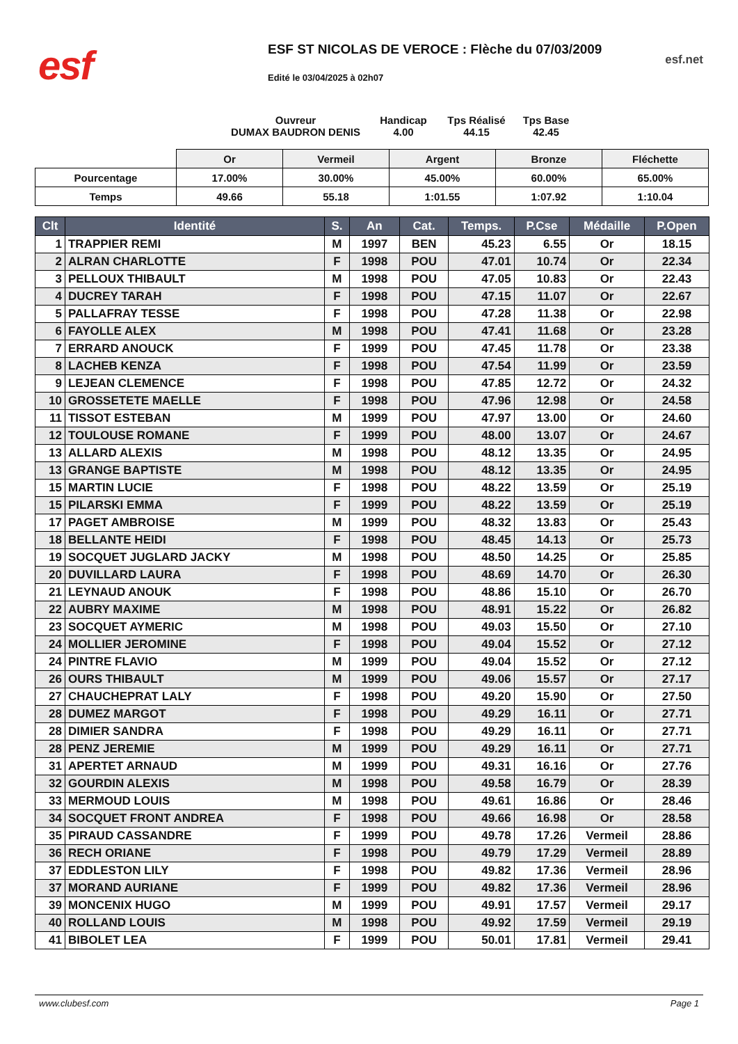esf
ESF ST NICOLAS DE VEROCE : Flèche du 07/03/2009
Edité le 03/04/2025 à 02h07
esf.net
Ouvreur
DUMAX BAUDRON DENIS
Handicap
4.00
Tps Réalisé
44.15
Tps Base
42.45
| | Or | Vermeil | Argent | Bronze | Fléchette |
| Pourcentage | 17.00% | 30.00% | 45.00% | 60.00% | 65.00% |
| Temps | 49.66 | 55.18 | 1:01.55 | 1:07.92 | 1:10.04 |
| Clt | Identité | S. | An | Cat. | Temps. | P.Cse | Médaille | P.Open |
| --- | --- | --- | --- | --- | --- | --- | --- | --- |
| 1 | TRAPPIER REMI | M | 1997 | BEN | 45.23 | 6.55 | Or | 18.15 |
| 2 | ALRAN CHARLOTTE | F | 1998 | POU | 47.01 | 10.74 | Or | 22.34 |
| 3 | PELLOUX THIBAULT | M | 1998 | POU | 47.05 | 10.83 | Or | 22.43 |
| 4 | DUCREY TARAH | F | 1998 | POU | 47.15 | 11.07 | Or | 22.67 |
| 5 | PALLAFRAY TESSE | F | 1998 | POU | 47.28 | 11.38 | Or | 22.98 |
| 6 | FAYOLLE ALEX | M | 1998 | POU | 47.41 | 11.68 | Or | 23.28 |
| 7 | ERRARD ANOUCK | F | 1999 | POU | 47.45 | 11.78 | Or | 23.38 |
| 8 | LACHEB KENZA | F | 1998 | POU | 47.54 | 11.99 | Or | 23.59 |
| 9 | LEJEAN CLEMENCE | F | 1998 | POU | 47.85 | 12.72 | Or | 24.32 |
| 10 | GROSSETETE MAELLE | F | 1998 | POU | 47.96 | 12.98 | Or | 24.58 |
| 11 | TISSOT ESTEBAN | M | 1999 | POU | 47.97 | 13.00 | Or | 24.60 |
| 12 | TOULOUSE ROMANE | F | 1999 | POU | 48.00 | 13.07 | Or | 24.67 |
| 13 | ALLARD ALEXIS | M | 1998 | POU | 48.12 | 13.35 | Or | 24.95 |
| 13 | GRANGE BAPTISTE | M | 1998 | POU | 48.12 | 13.35 | Or | 24.95 |
| 15 | MARTIN LUCIE | F | 1998 | POU | 48.22 | 13.59 | Or | 25.19 |
| 15 | PILARSKI EMMA | F | 1999 | POU | 48.22 | 13.59 | Or | 25.19 |
| 17 | PAGET AMBROISE | M | 1999 | POU | 48.32 | 13.83 | Or | 25.43 |
| 18 | BELLANTE HEIDI | F | 1998 | POU | 48.45 | 14.13 | Or | 25.73 |
| 19 | SOCQUET JUGLARD JACKY | M | 1998 | POU | 48.50 | 14.25 | Or | 25.85 |
| 20 | DUVILLARD LAURA | F | 1998 | POU | 48.69 | 14.70 | Or | 26.30 |
| 21 | LEYNAUD ANOUK | F | 1998 | POU | 48.86 | 15.10 | Or | 26.70 |
| 22 | AUBRY MAXIME | M | 1998 | POU | 48.91 | 15.22 | Or | 26.82 |
| 23 | SOCQUET AYMERIC | M | 1998 | POU | 49.03 | 15.50 | Or | 27.10 |
| 24 | MOLLIER JEROMINE | F | 1998 | POU | 49.04 | 15.52 | Or | 27.12 |
| 24 | PINTRE FLAVIO | M | 1999 | POU | 49.04 | 15.52 | Or | 27.12 |
| 26 | OURS THIBAULT | M | 1999 | POU | 49.06 | 15.57 | Or | 27.17 |
| 27 | CHAUCHEPRAT LALY | F | 1998 | POU | 49.20 | 15.90 | Or | 27.50 |
| 28 | DUMEZ MARGOT | F | 1998 | POU | 49.29 | 16.11 | Or | 27.71 |
| 28 | DIMIER SANDRA | F | 1998 | POU | 49.29 | 16.11 | Or | 27.71 |
| 28 | PENZ JEREMIE | M | 1999 | POU | 49.29 | 16.11 | Or | 27.71 |
| 31 | APERTET ARNAUD | M | 1999 | POU | 49.31 | 16.16 | Or | 27.76 |
| 32 | GOURDIN ALEXIS | M | 1998 | POU | 49.58 | 16.79 | Or | 28.39 |
| 33 | MERMOUD LOUIS | M | 1998 | POU | 49.61 | 16.86 | Or | 28.46 |
| 34 | SOCQUET FRONT ANDREA | F | 1998 | POU | 49.66 | 16.98 | Or | 28.58 |
| 35 | PIRAUD CASSANDRE | F | 1999 | POU | 49.78 | 17.26 | Vermeil | 28.86 |
| 36 | RECH ORIANE | F | 1998 | POU | 49.79 | 17.29 | Vermeil | 28.89 |
| 37 | EDDLESTON LILY | F | 1998 | POU | 49.82 | 17.36 | Vermeil | 28.96 |
| 37 | MORAND AURIANE | F | 1999 | POU | 49.82 | 17.36 | Vermeil | 28.96 |
| 39 | MONCENIX HUGO | M | 1999 | POU | 49.91 | 17.57 | Vermeil | 29.17 |
| 40 | ROLLAND LOUIS | M | 1998 | POU | 49.92 | 17.59 | Vermeil | 29.19 |
| 41 | BIBOLET LEA | F | 1999 | POU | 50.01 | 17.81 | Vermeil | 29.41 |
www.clubesf.com Page 1